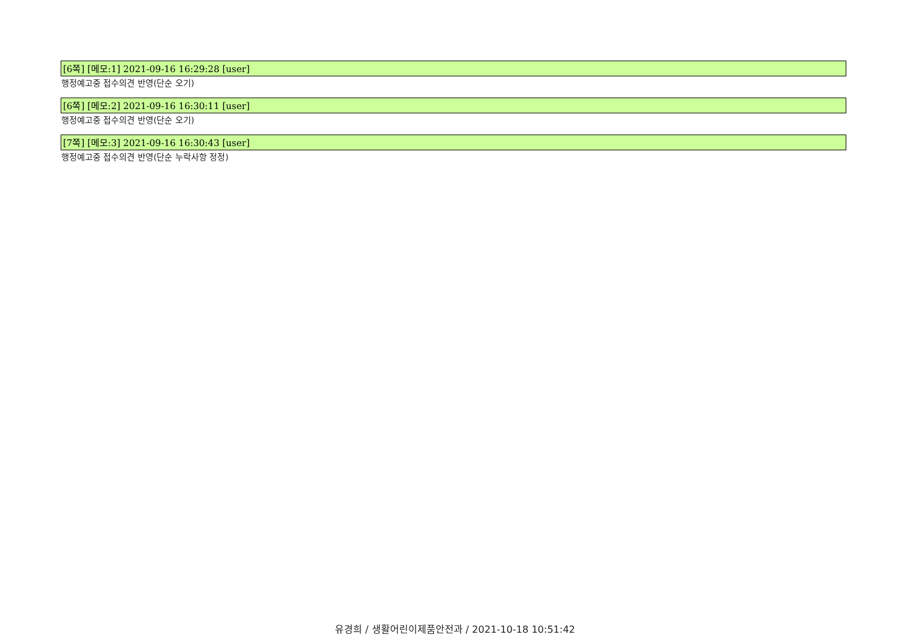[6쪽] [메모:1] 2021-09-16 16:29:28 [user]
행정예고중 접수의견 반영(단순 오기)
[6쪽] [메모:2] 2021-09-16 16:30:11 [user]
행정예고중 접수의견 반영(단순 오기)
[7쪽] [메모:3] 2021-09-16 16:30:43 [user]
행정예고중 접수의견 반영(단순 누락사항 정정)
유경희 / 생활어린이제품안전과 / 2021-10-18 10:51:42